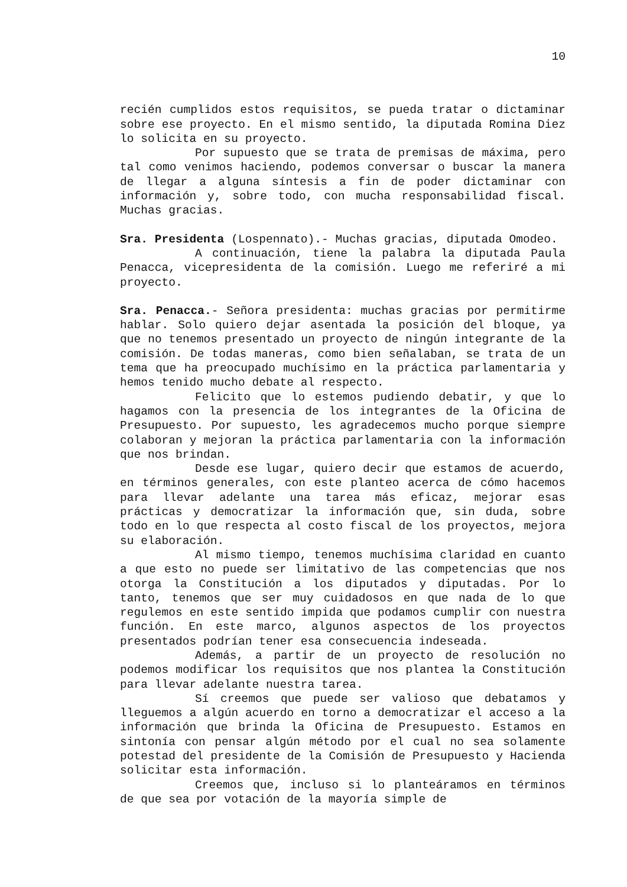10
recién cumplidos estos requisitos, se pueda tratar o dictaminar sobre ese proyecto. En el mismo sentido, la diputada Romina Diez lo solicita en su proyecto.
Por supuesto que se trata de premisas de máxima, pero tal como venimos haciendo, podemos conversar o buscar la manera de llegar a alguna síntesis a fin de poder dictaminar con información y, sobre todo, con mucha responsabilidad fiscal. Muchas gracias.
Sra. Presidenta (Lospennato).- Muchas gracias, diputada Omodeo.
A continuación, tiene la palabra la diputada Paula Penacca, vicepresidenta de la comisión. Luego me referiré a mi proyecto.
Sra. Penacca.- Señora presidenta: muchas gracias por permitirme hablar. Solo quiero dejar asentada la posición del bloque, ya que no tenemos presentado un proyecto de ningún integrante de la comisión. De todas maneras, como bien señalaban, se trata de un tema que ha preocupado muchísimo en la práctica parlamentaria y hemos tenido mucho debate al respecto.
Felicito que lo estemos pudiendo debatir, y que lo hagamos con la presencia de los integrantes de la Oficina de Presupuesto. Por supuesto, les agradecemos mucho porque siempre colaboran y mejoran la práctica parlamentaria con la información que nos brindan.
Desde ese lugar, quiero decir que estamos de acuerdo, en términos generales, con este planteo acerca de cómo hacemos para llevar adelante una tarea más eficaz, mejorar esas prácticas y democratizar la información que, sin duda, sobre todo en lo que respecta al costo fiscal de los proyectos, mejora su elaboración.
Al mismo tiempo, tenemos muchísima claridad en cuanto a que esto no puede ser limitativo de las competencias que nos otorga la Constitución a los diputados y diputadas. Por lo tanto, tenemos que ser muy cuidadosos en que nada de lo que regulemos en este sentido impida que podamos cumplir con nuestra función. En este marco, algunos aspectos de los proyectos presentados podrían tener esa consecuencia indeseada.
Además, a partir de un proyecto de resolución no podemos modificar los requisitos que nos plantea la Constitución para llevar adelante nuestra tarea.
Sí creemos que puede ser valioso que debatamos y lleguemos a algún acuerdo en torno a democratizar el acceso a la información que brinda la Oficina de Presupuesto. Estamos en sintonía con pensar algún método por el cual no sea solamente potestad del presidente de la Comisión de Presupuesto y Hacienda solicitar esta información.
Creemos que, incluso si lo planteáramos en términos de que sea por votación de la mayoría simple de